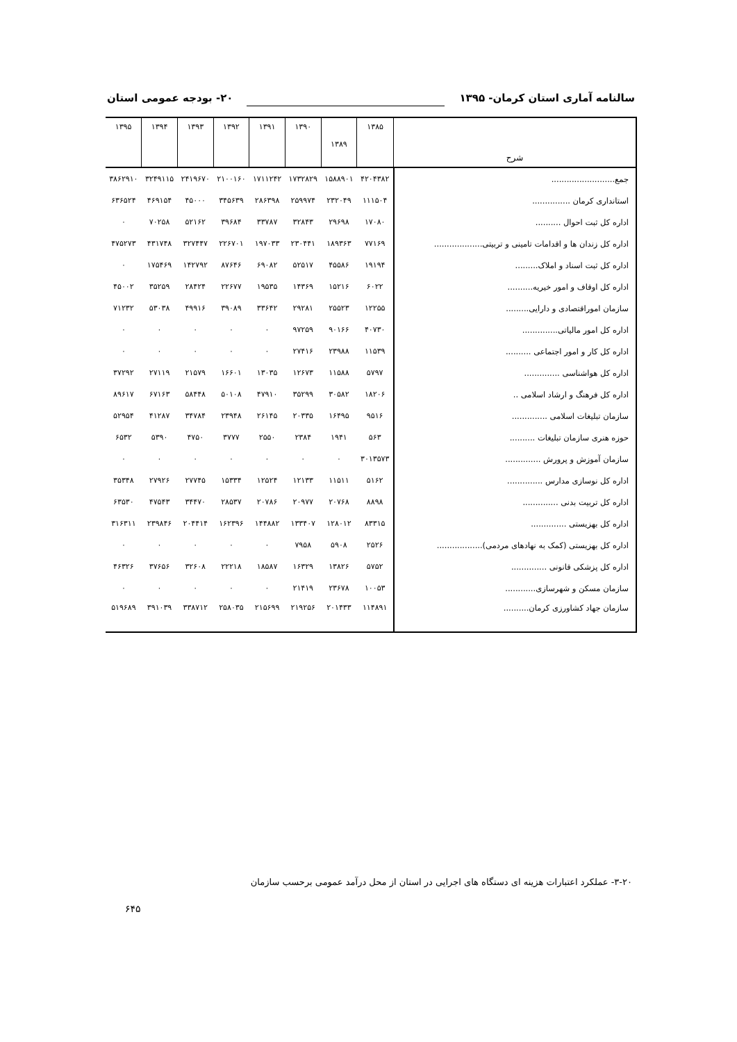سالنامه آماری استان کرمان- ۱۳۹۵ ۲۰- بودجه عمومی استان
| شرح | ۱۳۸۵ | ۱۳۸۹ | ۱۳۹۰ | ۱۳۹۱ | ۱۳۹۲ | ۱۳۹۳ | ۱۳۹۴ | ۱۳۹۵ |
| --- | --- | --- | --- | --- | --- | --- | --- | --- |
| جمع......................... | ۴۲۰۴۳۸۲ | ۱۵۸۸۹۰۱ | ۱۷۳۲۸۲۹ | ۱۷۱۱۲۴۲ | ۲۱۰۰۱۶۰ | ۲۴۱۹۶۷۰ | ۳۲۴۹۱۱۵ | ۳۸۶۲۹۱۰ |
| استانداری کرمان ............... | ۱۱۱۵۰۴ | ۲۳۲۰۴۹ | ۲۵۹۹۷۴ | ۲۸۶۳۹۸ | ۳۴۵۶۳۹ | ۴۵۰۰۰ | ۴۶۹۱۵۴ | ۶۳۶۵۲۴ |
| اداره کل ثبت احوال .......... | ۱۷۰۸۰ | ۲۹۶۹۸ | ۳۲۸۴۳ | ۳۳۷۸۷ | ۳۹۶۸۴ | ۵۲۱۶۲ | ۷۰۲۵۸ | ۰ |
| اداره کل زندان ها و اقدامات تامینی و تربیتی................... | ۷۷۱۶۹ | ۱۸۹۳۶۳ | ۲۳۰۴۴۱ | ۱۹۷۰۳۳ | ۲۲۶۷۰۱ | ۳۲۷۴۴۷ | ۴۳۱۷۴۸ | ۴۷۵۲۷۳ |
| اداره کل ثبت اسناد و املاک......... | ۱۹۱۹۴ | ۴۵۵۸۶ | ۵۲۵۱۷ | ۶۹۰۸۲ | ۸۷۶۴۶ | ۱۴۲۷۹۲ | ۱۷۵۴۶۹ | ۰ |
| اداره کل اوقاف و امور خیریه.......... | ۶۰۲۲ | ۱۵۲۱۶ | ۱۴۳۶۹ | ۱۹۵۳۵ | ۲۲۶۷۷ | ۲۸۴۲۴ | ۳۵۲۵۹ | ۴۵۰۰۲ |
| سازمان اموراقتصادی و دارایی......... | ۱۲۲۵۵ | ۲۵۵۲۳ | ۲۹۲۸۱ | ۳۳۶۴۲ | ۳۹۰۸۹ | ۴۹۹۱۶ | ۵۳۰۳۸ | ۷۱۲۳۲ |
| اداره کل امور مالیاتی.............. | ۴۰۷۳۰ | ۹۰۱۶۶ | ۹۷۲۵۹ | ۰ | ۰ | ۰ | ۰ | ۰ |
| اداره کل کار و امور اجتماعی .......... | ۱۱۵۳۹ | ۲۳۹۸۸ | ۲۷۴۱۶ | ۰ | ۰ | ۰ | ۰ | ۰ |
| اداره کل هواشناسی .............. | ۵۷۹۷ | ۱۱۵۸۸ | ۱۲۶۷۳ | ۱۳۰۳۵ | ۱۶۶۰۱ | ۲۱۵۷۹ | ۲۷۱۱۹ | ۳۷۲۹۲ |
| اداره کل فرهنگ و ارشاد اسلامی .. | ۱۸۲۰۶ | ۳۰۵۸۲ | ۳۵۲۹۹ | ۴۷۹۱۰ | ۵۰۱۰۸ | ۵۸۴۴۸ | ۶۷۱۶۳ | ۸۹۶۱۷ |
| سازمان تبلیغات اسلامی .............. | ۹۵۱۶ | ۱۶۴۹۵ | ۲۰۳۳۵ | ۲۶۱۴۵ | ۲۳۹۴۸ | ۳۴۷۸۴ | ۴۱۲۸۷ | ۵۲۹۵۴ |
| حوزه هنری سازمان تبلیغات .......... | ۵۶۳ | ۱۹۴۱ | ۲۳۸۴ | ۲۵۵۰ | ۳۷۷۷ | ۴۷۵۰ | ۵۳۹۰ | ۶۵۳۲ |
| سازمان آموزش و پرورش .............. | ۳۰۱۳۵۷۳ | ۰ | ۰ | ۰ | ۰ | ۰ | ۰ | ۰ |
| اداره کل نوسازی مدارس .............. | ۵۱۶۲ | ۱۱۵۱۱ | ۱۲۱۳۳ | ۱۲۵۲۴ | ۱۵۳۳۴ | ۲۷۷۴۵ | ۲۷۹۲۶ | ۳۵۳۴۸ |
| اداره کل تربیت بدنی .............. | ۸۸۹۸ | ۲۰۷۶۸ | ۲۰۹۷۷ | ۲۰۷۸۶ | ۲۸۵۳۷ | ۳۴۴۷۰ | ۴۷۵۴۳ | ۶۳۵۳۰ |
| اداره کل بهزیستی .............. | ۸۳۳۱۵ | ۱۲۸۰۱۲ | ۱۳۳۴۰۷ | ۱۴۴۸۸۲ | ۱۶۲۳۹۶ | ۲۰۴۴۱۴ | ۲۳۹۸۴۶ | ۳۱۶۳۱۱ |
| اداره کل بهزیستی (کمک به نهادهای مردمی).................. | ۲۵۲۶ | ۵۹۰۸ | ۷۹۵۸ | ۰ | ۰ | ۰ | ۰ | ۰ |
| اداره کل پزشکی قانونی .............. | ۵۷۵۲ | ۱۳۸۲۶ | ۱۶۳۲۹ | ۱۸۵۸۷ | ۲۲۲۱۸ | ۳۲۶۰۸ | ۳۷۶۵۶ | ۴۶۳۲۶ |
| سازمان مسکن و شهرسازی............ | ۱۰۰۵۳ | ۲۳۶۷۸ | ۲۱۴۱۹ | ۰ | ۰ | ۰ | ۰ | ۰ |
| سازمان جهاد کشاورزی کرمان.......... | ۱۱۴۸۹۱ | ۲۰۱۴۳۳ | ۲۱۹۲۵۶ | ۲۱۵۶۹۹ | ۲۵۸۰۳۵ | ۳۳۸۷۱۲ | ۳۹۱۰۳۹ | ۵۱۹۶۸۹ |
۳-۲۰- عملکرد اعتبارات هزینه ای دستگاه های اجرایی در استان از محل درآمد عمومی برحسب سازمان
۶۴۵